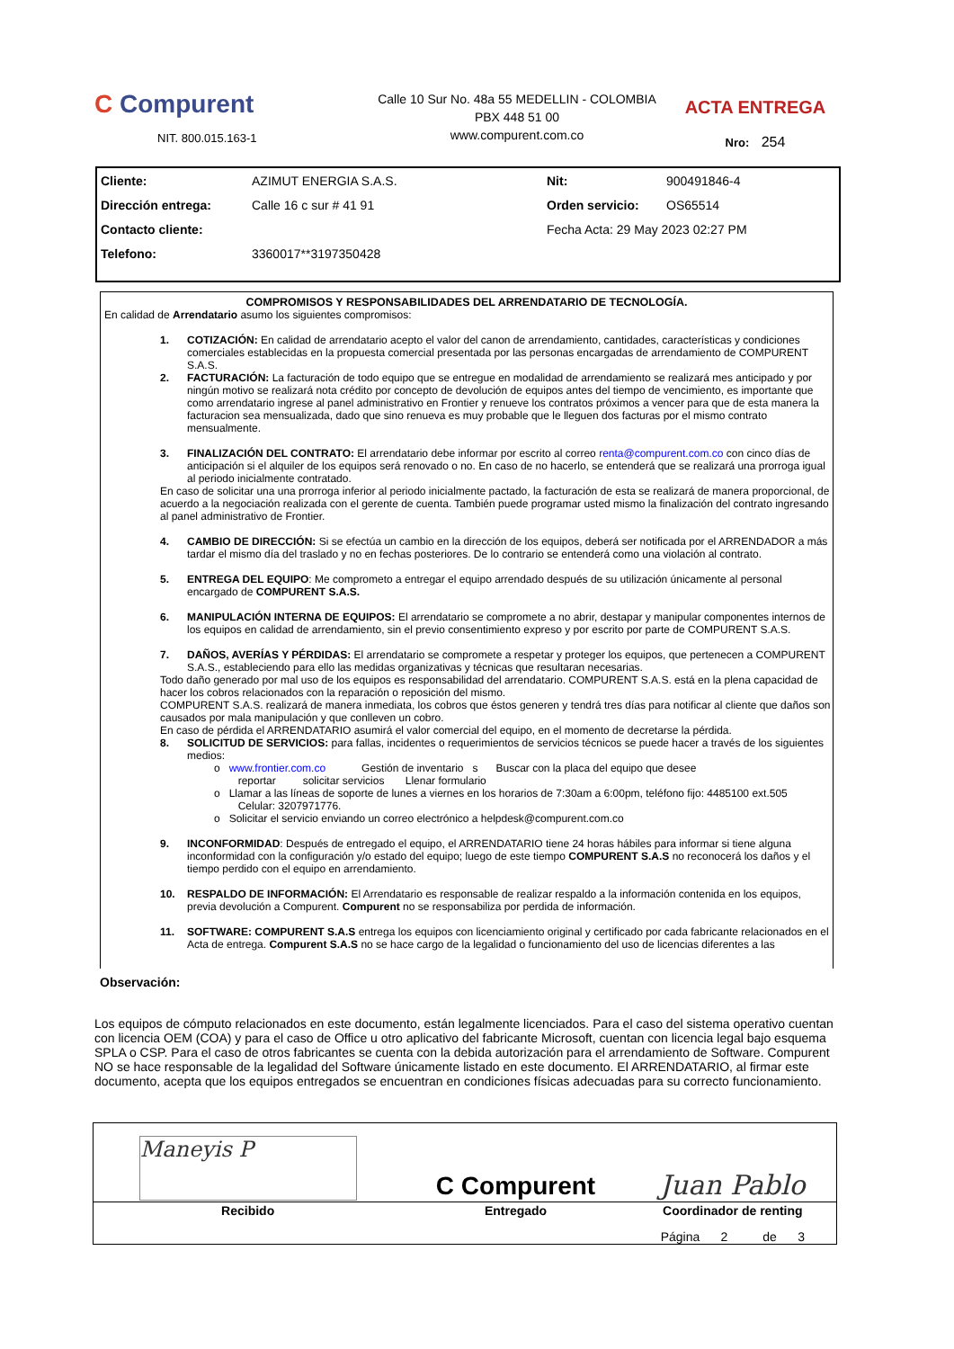C Compurent
NIT. 800.015.163-1
Calle 10 Sur No. 48a 55 MEDELLIN - COLOMBIA
PBX 448 51 00
www.compurent.com.co
ACTA ENTREGA
Nro: 254
| Cliente: | AZIMUT ENERGIA S.A.S. | Nit: | 900491846-4 |
| Dirección entrega: | Calle 16 c sur # 41 91 | Orden servicio: | OS65514 |
| Contacto cliente: | | Fecha Acta: 29 May 2023 02:27 PM | |
| Telefono: | 3360017**3197350428 | | |
COMPROMISOS Y RESPONSABILIDADES DEL ARRENDATARIO DE TECNOLOGÍA.
En calidad de Arrendatario asumo los siguientes compromisos:
1. COTIZACIÓN: En calidad de arrendatario acepto el valor del canon de arrendamiento, cantidades, características y condiciones comerciales establecidas en la propuesta comercial presentada por las personas encargadas de arrendamiento de COMPURENT S.A.S.
2. FACTURACIÓN: La facturación de todo equipo que se entregue en modalidad de arrendamiento se realizará mes anticipado y por ningún motivo se realizará nota crédito por concepto de devolución de equipos antes del tiempo de vencimiento, es importante que como arrendatario ingrese al panel administrativo en Frontier y renueve los contratos próximos a vencer para que de esta manera la facturacion sea mensualizada, dado que sino renueva es muy probable que le lleguen dos facturas por el mismo contrato mensualmente.
3. FINALIZACIÓN DEL CONTRATO: El arrendatario debe informar por escrito al correo renta@compurent.com.co con cinco días de anticipación si el alquiler de los equipos será renovado o no. En caso de no hacerlo, se entenderá que se realizará una prorroga igual al periodo inicialmente contratado.
En caso de solicitar una una prorroga inferior al periodo inicialmente pactado, la facturación de esta se realizará de manera proporcional, de acuerdo a la negociación realizada con el gerente de cuenta. También puede programar usted mismo la finalización del contrato ingresando al panel administrativo de Frontier.
4. CAMBIO DE DIRECCIÓN: Si se efectúa un cambio en la dirección de los equipos, deberá ser notificada por el ARRENDADOR a más tardar el mismo día del traslado y no en fechas posteriores. De lo contrario se entenderá como una violación al contrato.
5. ENTREGA DEL EQUIPO: Me comprometo a entregar el equipo arrendado después de su utilización únicamente al personal encargado de COMPURENT S.A.S.
6. MANIPULACIÓN INTERNA DE EQUIPOS: El arrendatario se compromete a no abrir, destapar y manipular componentes internos de los equipos en calidad de arrendamiento, sin el previo consentimiento expreso y por escrito por parte de COMPURENT S.A.S.
7. DAÑOS, AVERÍAS Y PÉRDIDAS: El arrendatario se compromete a respetar y proteger los equipos, que pertenecen a COMPURENT S.A.S., estableciendo para ello las medidas organizativas y técnicas que resultaran necesarias.
Todo daño generado por mal uso de los equipos es responsabilidad del arrendatario. COMPURENT S.A.S. está en la plena capacidad de hacer los cobros relacionados con la reparación o reposición del mismo.
COMPURENT S.A.S. realizará de manera inmediata, los cobros que éstos generen y tendrá tres días para notificar al cliente que daños son causados por mala manipulación y que conlleven un cobro.
En caso de pérdida el ARRENDATARIO asumirá el valor comercial del equipo, en el momento de decretarse la pérdida.
8. SOLICITUD DE SERVICIOS: para fallas, incidentes o requerimientos de servicios técnicos se puede hacer a través de los siguientes medios:
o www.frontier.com.co Gestión de inventario s Buscar con la placa del equipo que desee
reportar solicitar servicios Llenar formulario
o Llamar a las líneas de soporte de lunes a viernes en los horarios de 7:30am a 6:00pm, teléfono fijo: 4485100 ext.505
Celular: 3207971776.
o Solicitar el servicio enviando un correo electrónico a helpdesk@compurent.com.co
9. INCONFORMIDAD: Después de entregado el equipo, el ARRENDATARIO tiene 24 horas hábiles para informar si tiene alguna inconformidad con la configuración y/o estado del equipo; luego de este tiempo COMPURENT S.A.S no reconocerá los daños y el tiempo perdido con el equipo en arrendamiento.
10. RESPALDO DE INFORMACIÓN: El Arrendatario es responsable de realizar respaldo a la información contenida en los equipos, previa devolución a Compurent. Compurent no se responsabiliza por perdida de información.
11. SOFTWARE: COMPURENT S.A.S entrega los equipos con licenciamiento original y certificado por cada fabricante relacionados en el Acta de entrega. Compurent S.A.S no se hace cargo de la legalidad o funcionamiento del uso de licencias diferentes a las
Observación:
Los equipos de cómputo relacionados en este documento, están legalmente licenciados. Para el caso del sistema operativo cuentan con licencia OEM (COA) y para el caso de Office u otro aplicativo del fabricante Microsoft, cuentan con licencia legal bajo esquema SPLA o CSP. Para el caso de otros fabricantes se cuenta con la debida autorización para el arrendamiento de Software. Compurent NO se hace responsable de la legalidad del Software únicamente listado en este documento. El ARRENDATARIO, al firmar este documento, acepta que los equipos entregados se encuentran en condiciones físicas adecuadas para su correcto funcionamiento.
| Maneyis P | C Compurent | Juan Pablo |
| Recibido | Entregado | Coordinador de renting |
| | | Página 2 de 3 |